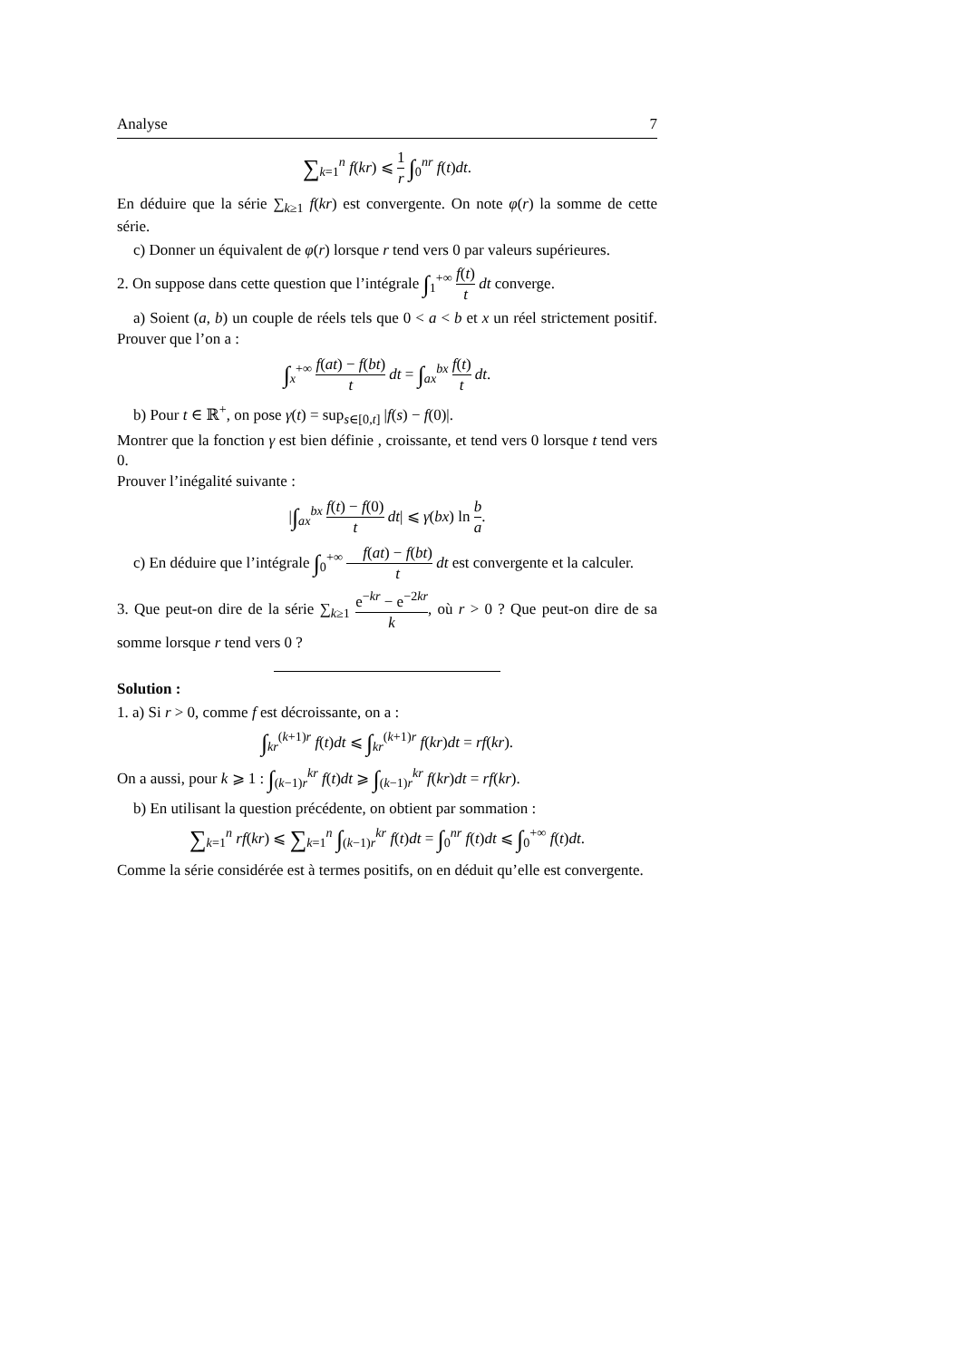Analyse 7
∑<sub>k=1</sub><sup>n</sup> f(kr) ⩽ 1 r ∫<sub>0</sub><sup>nr</sup> f(t)dt.
En déduire que la série ∑<sub>k≥1</sub> f(kr) est convergente. On note φ(r) la somme de cette série.
c) Donner un équivalent de φ(r) lorsque r tend vers 0 par valeurs supérieures.
2. On suppose dans cette question que l’intégrale ∫<sub>1</sub><sup>+∞</sup> f(t) t dt converge.
a) Soient (a, b) un couple de réels tels que 0 < a < b et x un réel strictement positif. Prouver que l’on a :
∫<sub>x</sub><sup>+∞</sup> f(at) − f(bt) t dt = ∫<sub>ax</sub><sup>bx</sup> f(t) t dt.
b) Pour t ∈ ℝ<sup>+</sup>, on pose γ(t) = sup<sub>s∈[0,t]</sub> |f(s) − f(0)|.
Montrer que la fonction γ est bien définie , croissante, et tend vers 0 lorsque t tend vers 0.
Prouver l’inégalité suivante :
|∫<sub>ax</sub><sup>bx</sup> f(t) − f(0) t dt| ⩽ γ(bx) ln b a.
c) En déduire que l’intégrale ∫<sub>0</sub><sup>+∞</sup> f(at) − f(bt) t dt est convergente et la calculer.
3. Que peut-on dire de la série ∑<sub>k≥1</sub> e<sup>−kr</sup> − e<sup>−2kr</sup> k, où r > 0 ? Que peut-on dire de sa somme lorsque r tend vers 0 ?
Solution :
1. a) Si r > 0, comme f est décroissante, on a :
∫<sub>kr</sub><sup>(k+1)r</sup> f(t)dt ⩽ ∫<sub>kr</sub><sup>(k+1)r</sup> f(kr)dt = rf(kr).
On a aussi, pour k ⩾ 1 : ∫<sub>(k−1)r</sub><sup>kr</sup> f(t)dt ⩾ ∫<sub>(k−1)r</sub><sup>kr</sup> f(kr)dt = rf(kr).
b) En utilisant la question précédente, on obtient par sommation :
∑<sub>k=1</sub><sup>n</sup> rf(kr) ⩽ ∑<sub>k=1</sub><sup>n</sup> ∫<sub>(k−1)r</sub><sup>kr</sup> f(t)dt = ∫<sub>0</sub><sup>nr</sup> f(t)dt ⩽ ∫<sub>0</sub><sup>+∞</sup> f(t)dt.
Comme la série considérée est à termes positifs, on en déduit qu’elle est convergente.